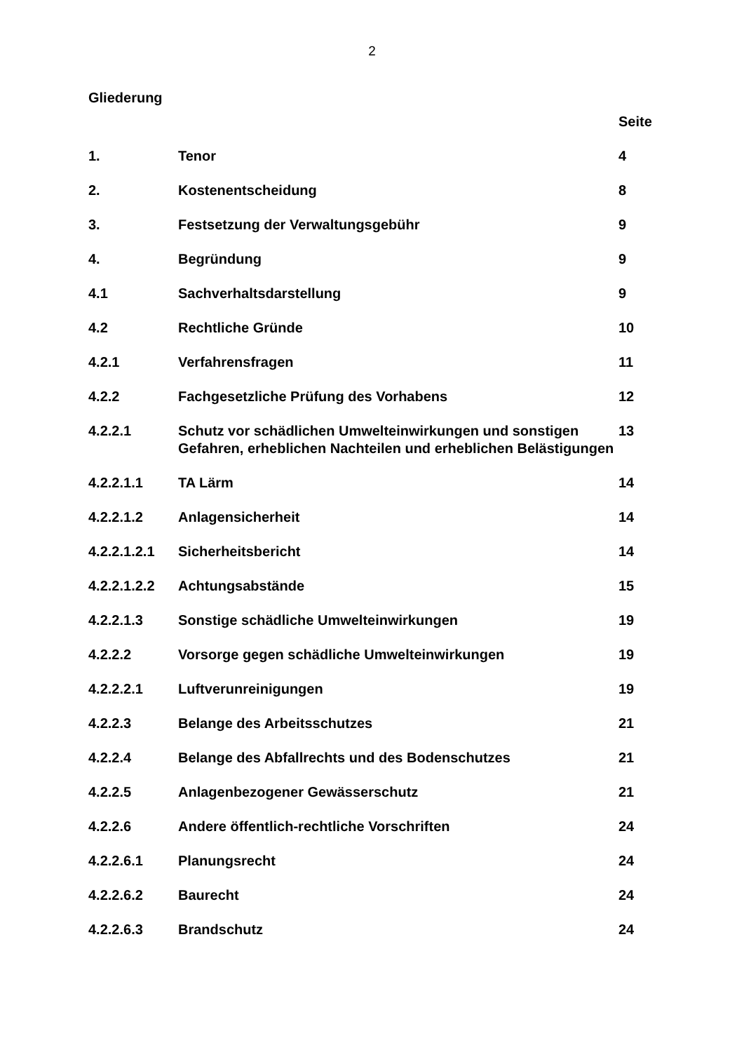2
Gliederung
| | | Seite |
| 1. | Tenor | 4 |
| 2. | Kostenentscheidung | 8 |
| 3. | Festsetzung der Verwaltungsgebühr | 9 |
| 4. | Begründung | 9 |
| 4.1 | Sachverhaltsdarstellung | 9 |
| 4.2 | Rechtliche Gründe | 10 |
| 4.2.1 | Verfahrensfragen | 11 |
| 4.2.2 | Fachgesetzliche Prüfung des Vorhabens | 12 |
| 4.2.2.1 | Schutz vor schädlichen Umwelteinwirkungen und sonstigen Gefahren, erheblichen Nachteilen und erheblichen Belästigungen | 13 |
| 4.2.2.1.1 | TA Lärm | 14 |
| 4.2.2.1.2 | Anlagensicherheit | 14 |
| 4.2.2.1.2.1 | Sicherheitsbericht | 14 |
| 4.2.2.1.2.2 | Achtungsabstände | 15 |
| 4.2.2.1.3 | Sonstige schädliche Umwelteinwirkungen | 19 |
| 4.2.2.2 | Vorsorge gegen schädliche Umwelteinwirkungen | 19 |
| 4.2.2.2.1 | Luftverunreinigungen | 19 |
| 4.2.2.3 | Belange des Arbeitsschutzes | 21 |
| 4.2.2.4 | Belange des Abfallrechts und des Bodenschutzes | 21 |
| 4.2.2.5 | Anlagenbezogener Gewässerschutz | 21 |
| 4.2.2.6 | Andere öffentlich-rechtliche Vorschriften | 24 |
| 4.2.2.6.1 | Planungsrecht | 24 |
| 4.2.2.6.2 | Baurecht | 24 |
| 4.2.2.6.3 | Brandschutz | 24 |